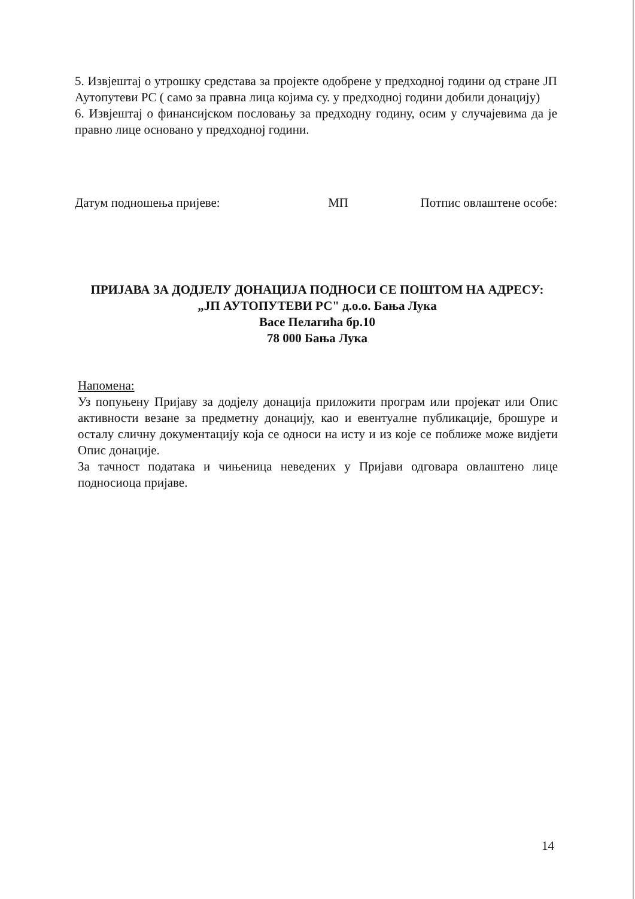5. Извјештај о утрошку средстава за пројекте одобрене у предходној години од стране ЈП Аутопутеви РС ( само за правна лица којима су. у предходној години добили донацију)
6. Извјештај о финансијском пословању за предходну годину, осим у случајевима да је правно лице основано у предходној години.
Датум подношења пријеве: МП Потпис овлаштене особе:
ПРИЈАВА ЗА ДОДЈЕЛУ ДОНАЦИЈА ПОДНОСИ СЕ ПОШТОМ НА АДРЕСУ:
„ЈП АУТОПУТЕВИ РС" д.о.о. Бања Лука
Васе Пелагића бр.10
78 000 Бања Лука
Напомена:
Уз попуњену Пријаву за додјелу донација приложити програм или пројекат или Опис активности везане за предметну донацију, као и евентуалне публикације, брошуре и осталу сличну документацију која се односи на исту и из које се поближе може видјети Опис донације.
За тачност података и чињеница неведених у Пријави одговара овлаштено лице подносиоца пријаве.
14